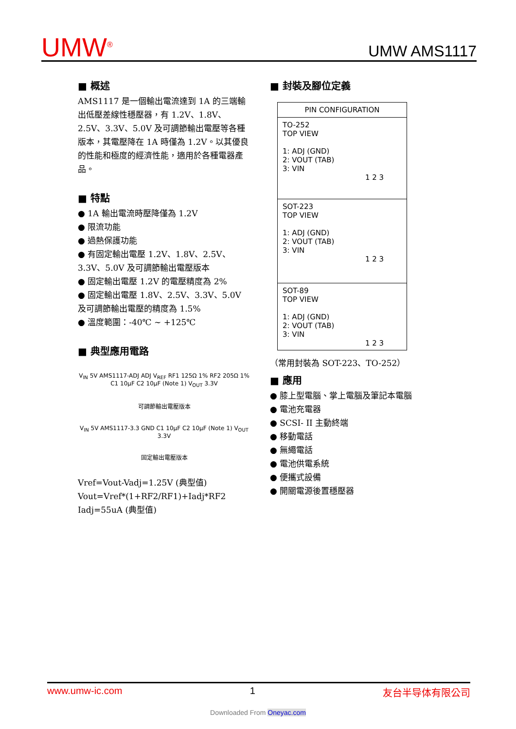UMW<sup>®</sup> UMW AMS1117
■ 概述
AMS1117 是一個輸出電流達到 1A 的三端輸出低壓差線性穩壓器，有 1.2V、1.8V、2.5V、3.3V、5.0V 及可調節輸出電壓等各種版本，其電壓降在 1A 時僅為 1.2V。以其優良的性能和極度的經濟性能，適用於各種電器產品。
■ 特點
● 1A 輸出電流時壓降僅為 1.2V
● 限流功能
● 過熱保護功能
● 有固定輸出電壓 1.2V、1.8V、2.5V、3.3V、5.0V 及可調節輸出電壓版本
● 固定輸出電壓 1.2V 的電壓精度為 2%
● 固定輸出電壓 1.8V、2.5V、3.3V、5.0V 及可調節輸出電壓的精度為 1.5%
● 溫度範圍：-40℃ ~ +125℃
■ 典型應用電路
V<sub>IN</sub> 5V AMS1117-ADJ ADJ V<sub>REF</sub> RF1 125Ω 1% RF2 205Ω 1% C1 10μF C2 10μF (Note 1) V<sub>OUT</sub> 3.3V
可調節輸出電壓版本
V<sub>IN</sub> 5V AMS1117-3.3 GND C1 10μF C2 10μF (Note 1) V<sub>OUT</sub> 3.3V
固定輸出電壓版本
Vref=Vout-Vadj=1.25V (典型值)
Vout=Vref*(1+RF2/RF1)+Iadj*RF2
Iadj=55uA (典型值)
■ 封裝及腳位定義
PIN CONFIGURATION
TO-252
TOP VIEW
1: ADJ (GND)
2: VOUT (TAB)
3: VIN
1 2 3
SOT-223
TOP VIEW
1: ADJ (GND)
2: VOUT (TAB)
3: VIN
1 2 3
SOT-89
TOP VIEW
1: ADJ (GND)
2: VOUT (TAB)
3: VIN
1 2 3
（常用封裝為 SOT-223、TO-252）
■ 應用
● 膝上型電腦、掌上電腦及筆記本電腦
● 電池充電器
● SCSI- II 主動終端
● 移動電話
● 無繩電話
● 電池供電系統
● 便攜式設備
● 開關電源後置穩壓器
www.umw-ic.com 1 友台半导体有限公司
Downloaded From Oneyac.com